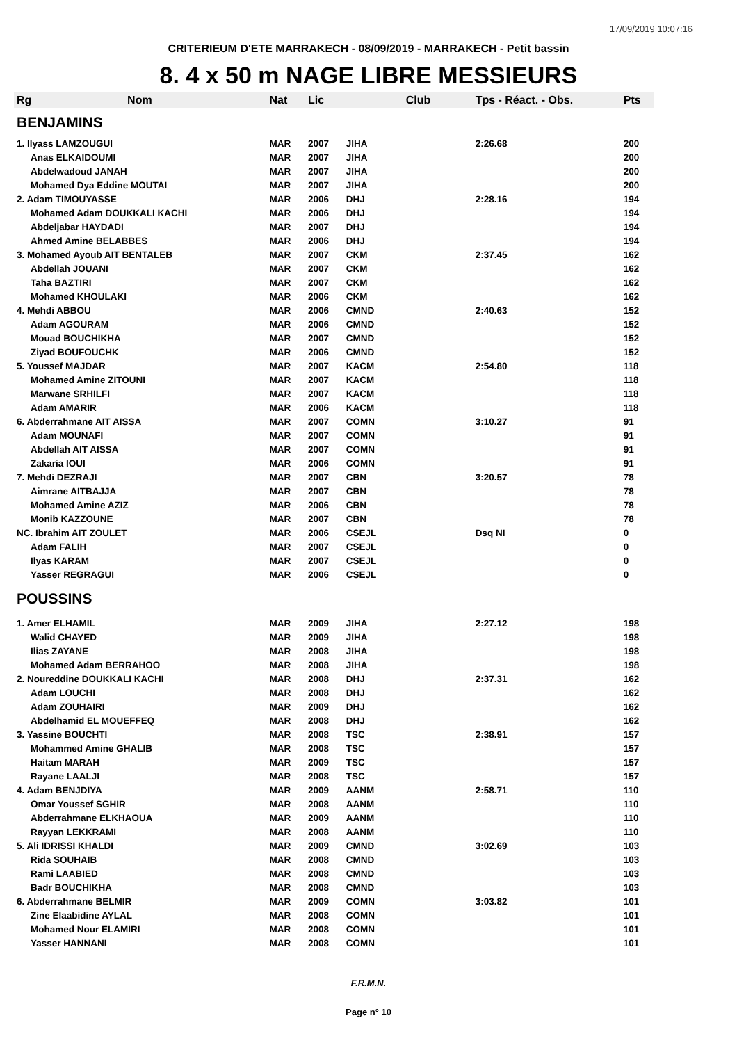17/09/2019 10:07:16
CRITERIEUM D'ETE MARRAKECH - 08/09/2019 - MARRAKECH - Petit bassin
8. 4 x 50 m NAGE LIBRE MESSIEURS
| Rg | Nom | Nat | Lic | Club | Tps - Réact. - Obs. | Pts |
| --- | --- | --- | --- | --- | --- | --- |
| BENJAMINS | | | | | | |
| 1. Ilyass LAMZOUGUI | | MAR | 2007 | JIHA | 2:26.68 | 200 |
| Anas ELKAIDOUMI | | MAR | 2007 | JIHA | | 200 |
| Abdelwadoud JANAH | | MAR | 2007 | JIHA | | 200 |
| Mohamed Dya Eddine MOUTAI | | MAR | 2007 | JIHA | | 200 |
| 2. Adam TIMOUYASSE | | MAR | 2006 | DHJ | 2:28.16 | 194 |
| Mohamed Adam DOUKKALI KACHI | | MAR | 2006 | DHJ | | 194 |
| Abdeljabar HAYDADI | | MAR | 2007 | DHJ | | 194 |
| Ahmed Amine BELABBES | | MAR | 2006 | DHJ | | 194 |
| 3. Mohamed Ayoub AIT BENTALEB | | MAR | 2007 | CKM | 2:37.45 | 162 |
| Abdellah JOUANI | | MAR | 2007 | CKM | | 162 |
| Taha BAZTIRI | | MAR | 2007 | CKM | | 162 |
| Mohamed KHOULAKI | | MAR | 2006 | CKM | | 162 |
| 4. Mehdi ABBOU | | MAR | 2006 | CMND | 2:40.63 | 152 |
| Adam AGOURAM | | MAR | 2006 | CMND | | 152 |
| Mouad BOUCHIKHA | | MAR | 2007 | CMND | | 152 |
| Ziyad BOUFOUCHK | | MAR | 2006 | CMND | | 152 |
| 5. Youssef MAJDAR | | MAR | 2007 | KACM | 2:54.80 | 118 |
| Mohamed Amine ZITOUNI | | MAR | 2007 | KACM | | 118 |
| Marwane SRHILFI | | MAR | 2007 | KACM | | 118 |
| Adam AMARIR | | MAR | 2006 | KACM | | 118 |
| 6. Abderrahmane AIT AISSA | | MAR | 2007 | COMN | 3:10.27 | 91 |
| Adam MOUNAFI | | MAR | 2007 | COMN | | 91 |
| Abdellah AIT AISSA | | MAR | 2007 | COMN | | 91 |
| Zakaria IOUI | | MAR | 2006 | COMN | | 91 |
| 7. Mehdi DEZRAJI | | MAR | 2007 | CBN | 3:20.57 | 78 |
| Aimrane AITBAJJA | | MAR | 2007 | CBN | | 78 |
| Mohamed Amine AZIZ | | MAR | 2006 | CBN | | 78 |
| Monib KAZZOUNE | | MAR | 2007 | CBN | | 78 |
| NC. Ibrahim AIT ZOULET | | MAR | 2006 | CSEJL | Dsq NI | 0 |
| Adam FALIH | | MAR | 2007 | CSEJL | | 0 |
| Ilyas KARAM | | MAR | 2007 | CSEJL | | 0 |
| Yasser REGRAGUI | | MAR | 2006 | CSEJL | | 0 |
| POUSSINS | | | | | | |
| 1. Amer ELHAMIL | | MAR | 2009 | JIHA | 2:27.12 | 198 |
| Walid CHAYED | | MAR | 2009 | JIHA | | 198 |
| Ilias ZAYANE | | MAR | 2008 | JIHA | | 198 |
| Mohamed Adam BERRAHOO | | MAR | 2008 | JIHA | | 198 |
| 2. Noureddine DOUKKALI KACHI | | MAR | 2008 | DHJ | 2:37.31 | 162 |
| Adam LOUCHI | | MAR | 2008 | DHJ | | 162 |
| Adam ZOUHAIRI | | MAR | 2009 | DHJ | | 162 |
| Abdelhamid EL MOUEFFEQ | | MAR | 2008 | DHJ | | 162 |
| 3. Yassine BOUCHTI | | MAR | 2008 | TSC | 2:38.91 | 157 |
| Mohammed Amine GHALIB | | MAR | 2008 | TSC | | 157 |
| Haitam MARAH | | MAR | 2009 | TSC | | 157 |
| Rayane LAALJI | | MAR | 2008 | TSC | | 157 |
| 4. Adam BENJDIYA | | MAR | 2009 | AANM | 2:58.71 | 110 |
| Omar Youssef SGHIR | | MAR | 2008 | AANM | | 110 |
| Abderrahmane ELKHAOUA | | MAR | 2009 | AANM | | 110 |
| Rayyan LEKKRAMI | | MAR | 2008 | AANM | | 110 |
| 5. Ali IDRISSI KHALDI | | MAR | 2009 | CMND | 3:02.69 | 103 |
| Rida SOUHAIB | | MAR | 2008 | CMND | | 103 |
| Rami LAABIED | | MAR | 2008 | CMND | | 103 |
| Badr BOUCHIKHA | | MAR | 2008 | CMND | | 103 |
| 6. Abderrahmane BELMIR | | MAR | 2009 | COMN | 3:03.82 | 101 |
| Zine Elaabidine AYLAL | | MAR | 2008 | COMN | | 101 |
| Mohamed Nour ELAMIRI | | MAR | 2008 | COMN | | 101 |
| Yasser HANNANI | | MAR | 2008 | COMN | | 101 |
F.R.M.N.
Page n° 10